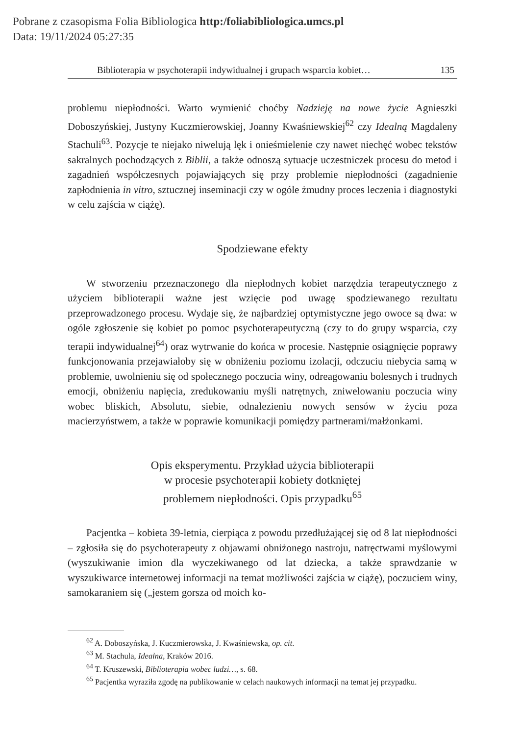Pobrane z czasopisma Folia Bibliologica http:/foliabibliologica.umcs.pl
Data: 19/11/2024 05:27:35
Biblioterapia w psychoterapii indywidualnej i grupach wsparcia kobiet… 135
problemu niepłodności. Warto wymienić choćby Nadzieję na nowe życie Agnieszki Doboszyńskiej, Justyny Kuczmierowskiej, Joanny Kwaśniewskiej<sup>62</sup> czy Idealną Magdaleny Stachuli<sup>63</sup>. Pozycje te niejako niwelują lęk i onieśmielenie czy nawet niechęć wobec tekstów sakralnych pochodzących z Biblii, a także odnoszą sytuacje uczestniczek procesu do metod i zagadnień współczesnych pojawiających się przy problemie niepłodności (zagadnienie zapłodnienia in vitro, sztucznej inseminacji czy w ogóle żmudny proces leczenia i diagnostyki w celu zajścia w ciążę).
Spodziewane efekty
W stworzeniu przeznaczonego dla niepłodnych kobiet narzędzia terapeutycznego z użyciem biblioterapii ważne jest wzięcie pod uwagę spodziewanego rezultatu przeprowadzonego procesu. Wydaje się, że najbardziej optymistyczne jego owoce są dwa: w ogóle zgłoszenie się kobiet po pomoc psychoterapeutyczną (czy to do grupy wsparcia, czy terapii indywidualnej<sup>64</sup>) oraz wytrwanie do końca w procesie. Następnie osiągnięcie poprawy funkcjonowania przejawiałoby się w obniżeniu poziomu izolacji, odczuciu niebycia samą w problemie, uwolnieniu się od społecznego poczucia winy, odreagowaniu bolesnych i trudnych emocji, obniżeniu napięcia, zredukowaniu myśli natrętnych, zniwelowaniu poczucia winy wobec bliskich, Absolutu, siebie, odnalezieniu nowych sensów w życiu poza macierzyństwem, a także w poprawie komunikacji pomiędzy partnerami/małżonkami.
Opis eksperymentu. Przykład użycia biblioterapii
w procesie psychoterapii kobiety dotkniętej
problemem niepłodności. Opis przypadku<sup>65</sup>
Pacjentka – kobieta 39-letnia, cierpiąca z powodu przedłużającej się od 8 lat niepłodności – zgłosiła się do psychoterapeuty z objawami obniżonego nastroju, natręctwami myślowymi (wyszukiwanie imion dla wyczekiwanego od lat dziecka, a także sprawdzanie w wyszukiwarce internetowej informacji na temat możliwości zajścia w ciążę), poczuciem winy, samokaraniem się („jestem gorsza od moich ko-
<sup>62</sup> A. Doboszyńska, J. Kuczmierowska, J. Kwaśniewska, op. cit.
<sup>63</sup> M. Stachula, Idealna, Kraków 2016.
<sup>64</sup> T. Kruszewski, Biblioterapia wobec ludzi…, s. 68.
<sup>65</sup> Pacjentka wyraziła zgodę na publikowanie w celach naukowych informacji na temat jej przypadku.